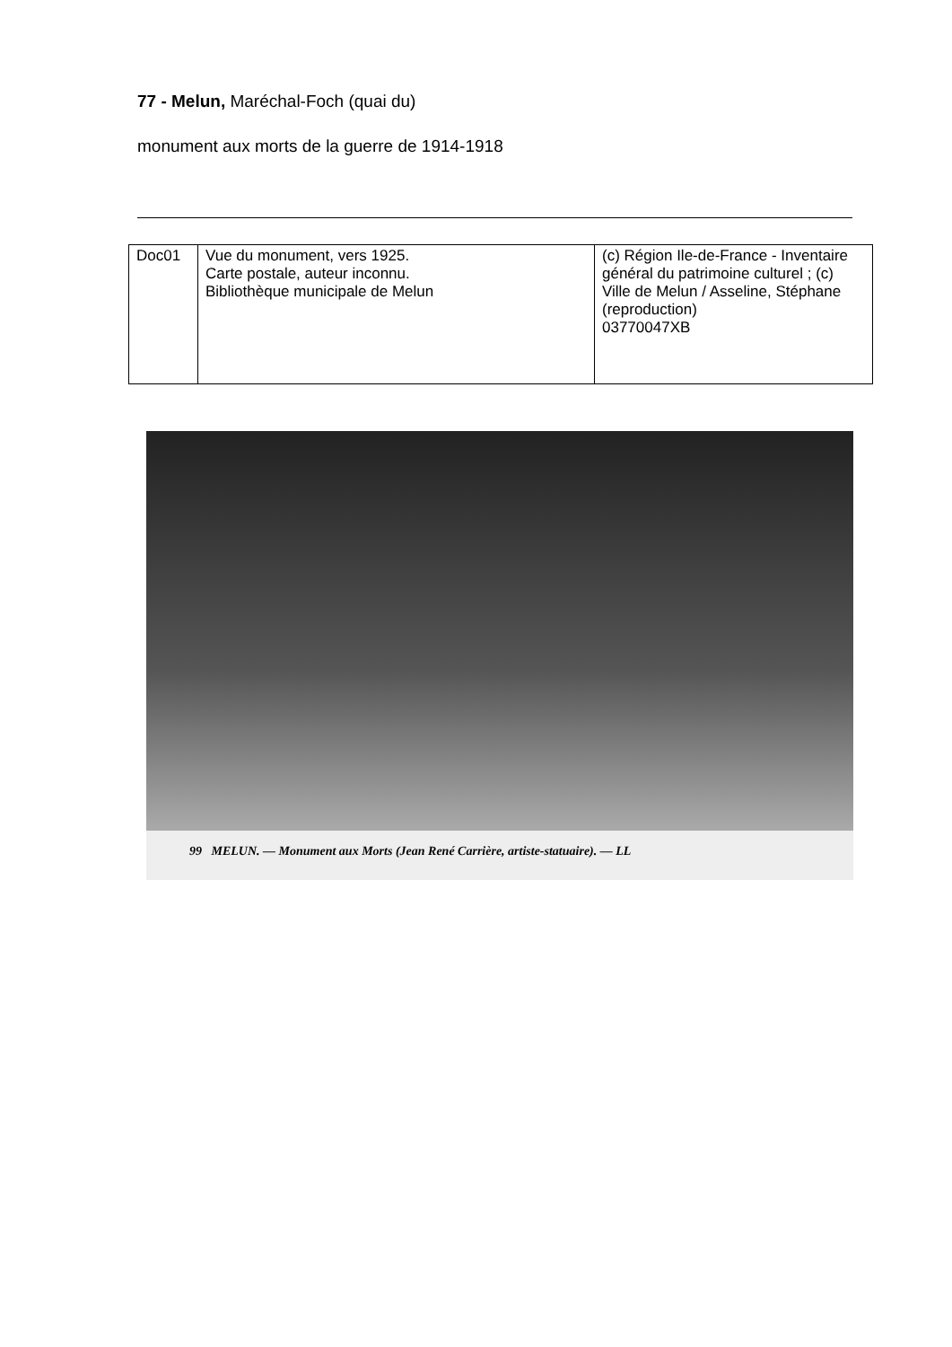77 - Melun, Maréchal-Foch (quai du)
monument aux morts de la guerre de 1914-1918
| Doc01 | Vue du monument, vers 1925. Carte postale, auteur inconnu. Bibliothèque municipale de Melun | (c) Région Ile-de-France - Inventaire général du patrimoine culturel ; (c) Ville de Melun / Asseline, Stéphane (reproduction) 03770047XB |
99 MELUN. — Monument aux Morts (Jean René Carrière, artiste-statuaire). — LL